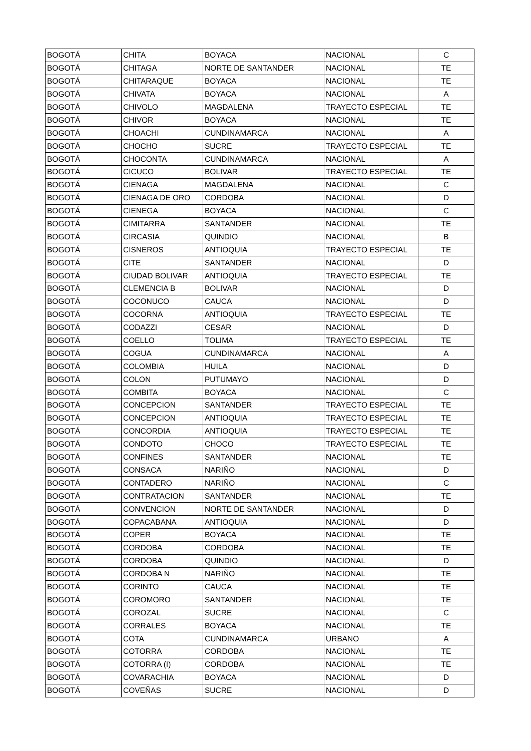| BOGOTÁ | CHITA | BOYACA | NACIONAL | C |
| BOGOTÁ | CHITAGA | NORTE DE SANTANDER | NACIONAL | TE |
| BOGOTÁ | CHITARAQUE | BOYACA | NACIONAL | TE |
| BOGOTÁ | CHIVATA | BOYACA | NACIONAL | A |
| BOGOTÁ | CHIVOLO | MAGDALENA | TRAYECTO ESPECIAL | TE |
| BOGOTÁ | CHIVOR | BOYACA | NACIONAL | TE |
| BOGOTÁ | CHOACHI | CUNDINAMARCA | NACIONAL | A |
| BOGOTÁ | CHOCHO | SUCRE | TRAYECTO ESPECIAL | TE |
| BOGOTÁ | CHOCONTA | CUNDINAMARCA | NACIONAL | A |
| BOGOTÁ | CICUCO | BOLIVAR | TRAYECTO ESPECIAL | TE |
| BOGOTÁ | CIENAGA | MAGDALENA | NACIONAL | C |
| BOGOTÁ | CIENAGA DE ORO | CORDOBA | NACIONAL | D |
| BOGOTÁ | CIENEGA | BOYACA | NACIONAL | C |
| BOGOTÁ | CIMITARRA | SANTANDER | NACIONAL | TE |
| BOGOTÁ | CIRCASIA | QUINDIO | NACIONAL | B |
| BOGOTÁ | CISNEROS | ANTIOQUIA | TRAYECTO ESPECIAL | TE |
| BOGOTÁ | CITE | SANTANDER | NACIONAL | D |
| BOGOTÁ | CIUDAD BOLIVAR | ANTIOQUIA | TRAYECTO ESPECIAL | TE |
| BOGOTÁ | CLEMENCIA B | BOLIVAR | NACIONAL | D |
| BOGOTÁ | COCONUCO | CAUCA | NACIONAL | D |
| BOGOTÁ | COCORNA | ANTIOQUIA | TRAYECTO ESPECIAL | TE |
| BOGOTÁ | CODAZZI | CESAR | NACIONAL | D |
| BOGOTÁ | COELLO | TOLIMA | TRAYECTO ESPECIAL | TE |
| BOGOTÁ | COGUA | CUNDINAMARCA | NACIONAL | A |
| BOGOTÁ | COLOMBIA | HUILA | NACIONAL | D |
| BOGOTÁ | COLON | PUTUMAYO | NACIONAL | D |
| BOGOTÁ | COMBITA | BOYACA | NACIONAL | C |
| BOGOTÁ | CONCEPCION | SANTANDER | TRAYECTO ESPECIAL | TE |
| BOGOTÁ | CONCEPCION | ANTIOQUIA | TRAYECTO ESPECIAL | TE |
| BOGOTÁ | CONCORDIA | ANTIOQUIA | TRAYECTO ESPECIAL | TE |
| BOGOTÁ | CONDOTO | CHOCO | TRAYECTO ESPECIAL | TE |
| BOGOTÁ | CONFINES | SANTANDER | NACIONAL | TE |
| BOGOTÁ | CONSACA | NARIÑO | NACIONAL | D |
| BOGOTÁ | CONTADERO | NARIÑO | NACIONAL | C |
| BOGOTÁ | CONTRATACION | SANTANDER | NACIONAL | TE |
| BOGOTÁ | CONVENCION | NORTE DE SANTANDER | NACIONAL | D |
| BOGOTÁ | COPACABANA | ANTIOQUIA | NACIONAL | D |
| BOGOTÁ | COPER | BOYACA | NACIONAL | TE |
| BOGOTÁ | CORDOBA | CORDOBA | NACIONAL | TE |
| BOGOTÁ | CORDOBA | QUINDIO | NACIONAL | D |
| BOGOTÁ | CORDOBA N | NARIÑO | NACIONAL | TE |
| BOGOTÁ | CORINTO | CAUCA | NACIONAL | TE |
| BOGOTÁ | COROMORO | SANTANDER | NACIONAL | TE |
| BOGOTÁ | COROZAL | SUCRE | NACIONAL | C |
| BOGOTÁ | CORRALES | BOYACA | NACIONAL | TE |
| BOGOTÁ | COTA | CUNDINAMARCA | URBANO | A |
| BOGOTÁ | COTORRA | CORDOBA | NACIONAL | TE |
| BOGOTÁ | COTORRA (I) | CORDOBA | NACIONAL | TE |
| BOGOTÁ | COVARACHIA | BOYACA | NACIONAL | D |
| BOGOTÁ | COVEÑAS | SUCRE | NACIONAL | D |